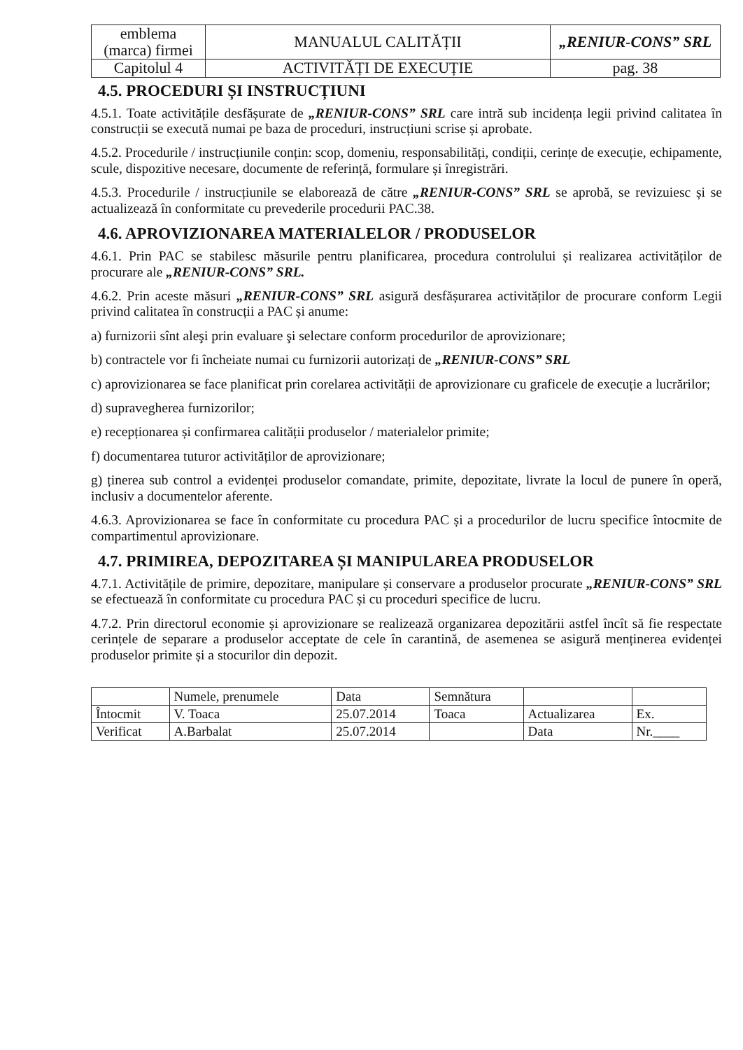| emblema (marca) firmei | MANUALUL CALITĂȚII | „RENIUR-CONS” SRL |
| Capitolul 4 | ACTIVITĂȚI DE EXECUȚIE | pag. 38 |
4.5. PROCEDURI ȘI INSTRUCȚIUNI
4.5.1. Toate activitățile desfășurate de „RENIUR-CONS” SRL care intră sub incidența legii privind calitatea în construcții se execută numai pe baza de proceduri, instrucțiuni scrise și aprobate.
4.5.2. Procedurile / instrucțiunile conțin: scop, domeniu, responsabilități, condiții, cerințe de execuție, echipamente, scule, dispozitive necesare, documente de referință, formulare și înregistrări.
4.5.3. Procedurile / instrucțiunile se elaborează de către „RENIUR-CONS” SRL se aprobă, se revizuiesc și se actualizează în conformitate cu prevederile procedurii PAC.38.
4.6. APROVIZIONAREA MATERIALELOR / PRODUSELOR
4.6.1. Prin PAC se stabilesc măsurile pentru planificarea, procedura controlului și realizarea activităților de procurare ale „RENIUR-CONS” SRL.
4.6.2. Prin aceste măsuri „RENIUR-CONS” SRL asigură desfășurarea activităților de procurare conform Legii privind calitatea în construcții a PAC și anume:
a) furnizorii sînt aleşi prin evaluare şi selectare conform procedurilor de aprovizionare;
b) contractele vor fi încheiate numai cu furnizorii autorizați de „RENIUR-CONS” SRL
c) aprovizionarea se face planificat prin corelarea activității de aprovizionare cu graficele de execuție a lucrărilor;
d) supravegherea furnizorilor;
e) recepționarea și confirmarea calității produselor / materialelor primite;
f) documentarea tuturor activităților de aprovizionare;
g) ținerea sub control a evidenței produselor comandate, primite, depozitate, livrate la locul de punere în operă, inclusiv a documentelor aferente.
4.6.3. Aprovizionarea se face în conformitate cu procedura PAC și a procedurilor de lucru specifice întocmite de compartimentul aprovizionare.
4.7. PRIMIREA, DEPOZITAREA ȘI MANIPULAREA PRODUSELOR
4.7.1. Activitățile de primire, depozitare, manipulare și conservare a produselor procurate „RENIUR-CONS” SRL se efectuează în conformitate cu procedura PAC și cu proceduri specifice de lucru.
4.7.2. Prin directorul economie și aprovizionare se realizează organizarea depozitării astfel încît să fie respectate cerințele de separare a produselor acceptate de cele în carantină, de asemenea se asigură menținerea evidenței produselor primite și a stocurilor din depozit.
| | Numele, prenumele | Data | Semnătura | | |
| Întocmit | V. Toaca | 25.07.2014 | Toaca | Actualizarea | Ex. |
| Verificat | A.Barbalat | 25.07.2014 | | Data | Nr.____ |